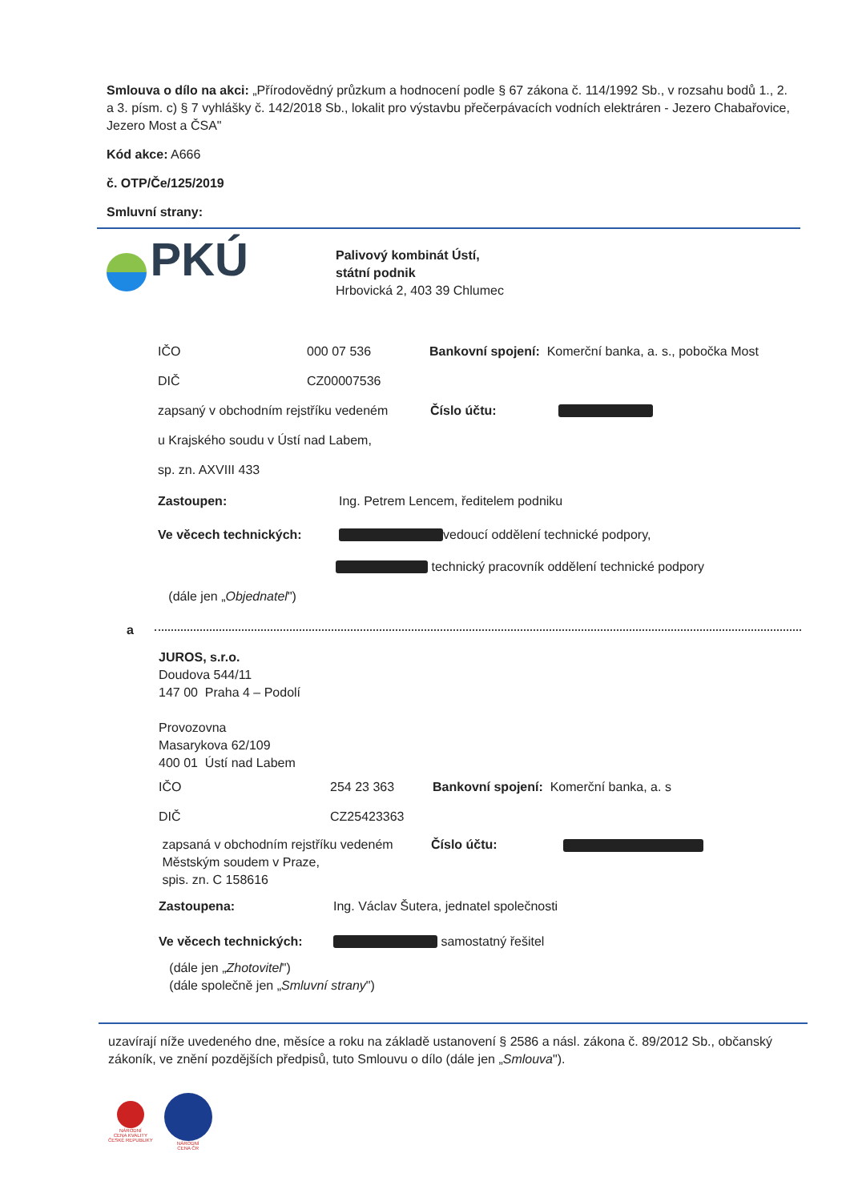Smlouva o dílo na akci: „Přírodovědný průzkum a hodnocení podle § 67 zákona č. 114/1992 Sb., v rozsahu bodů 1., 2. a 3. písm. c) § 7 vyhlášky č. 142/2018 Sb., lokalit pro výstavbu přečerpávacích vodních elektráren - Jezero Chabařovice, Jezero Most a ČSA"
Kód akce: A666
č. OTP/Če/125/2019
Smluvní strany:
PKÚ
Palivový kombinát Ústí,
státní podnik
Hrbovická 2, 403 39 Chlumec
IČO 000 07 536 Bankovní spojení: Komerční banka, a. s., pobočka Most
DIČ CZ00007536
zapsaný v obchodním rejstříku vedeném Číslo účtu:
u Krajského soudu v Ústí nad Labem,
sp. zn. AXVIII 433
Zastoupen: Ing. Petrem Lencem, ředitelem podniku
Ve věcech technických: vedoucí oddělení technické podpory,
technický pracovník oddělení technické podpory
(dále jen „ Objednatel ")
a
JUROS, s.r.o.
Doudova 544/11
147 00 Praha 4 – Podolí
Provozovna
Masarykova 62/109
400 01 Ústí nad Labem
IČO 254 23 363 Bankovní spojení: Komerční banka, a. s
DIČ CZ25423363
zapsaná v obchodním rejstříku vedeném
Městským soudem v Praze,
spis. zn. C 158616 Číslo účtu:
Zastoupena: Ing. Václav Šutera, jednatel společnosti
Ve věcech technických: samostatný řešitel
(dále jen „Zhotovitel")
(dále společně jen „Smluvní strany")
uzavírají níže uvedeného dne, měsíce a roku na základě ustanovení § 2586 a násl. zákona č. 89/2012 Sb., občanský zákoník, ve znění pozdějších předpisů, tuto Smlouvu o dílo (dále jen „Smlouva").
NÁRODNÍ
CENA KVALITY
ČESKÉ REPUBLIKY
NÁRODNÍ
CENA ČR